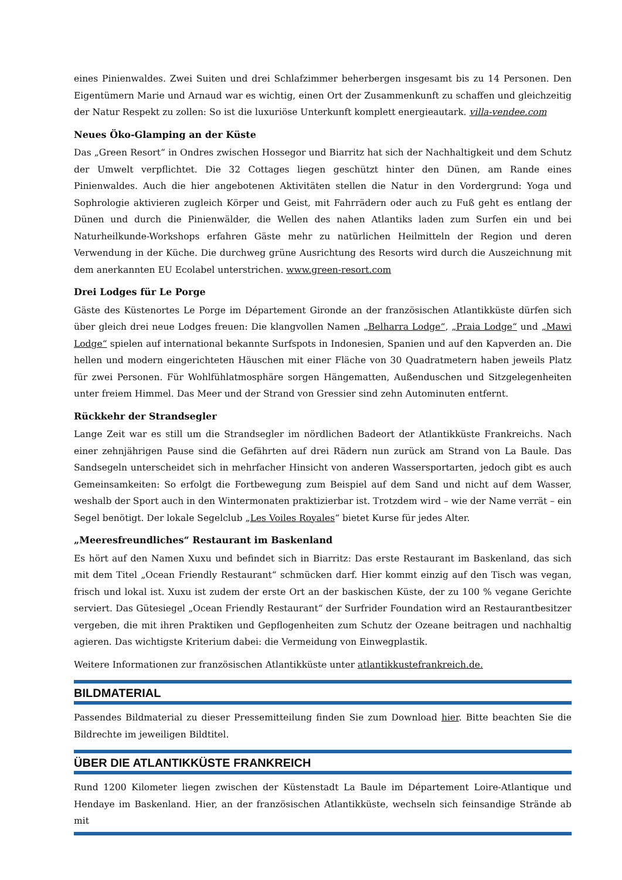eines Pinienwaldes. Zwei Suiten und drei Schlafzimmer beherbergen insgesamt bis zu 14 Personen. Den Eigentümern Marie und Arnaud war es wichtig, einen Ort der Zusammenkunft zu schaffen und gleichzeitig der Natur Respekt zu zollen: So ist die luxuriöse Unterkunft komplett energieautark. villa-vendee.com
Neues Öko-Glamping an der Küste
Das „Green Resort“ in Ondres zwischen Hossegor und Biarritz hat sich der Nachhaltigkeit und dem Schutz der Umwelt verpflichtet. Die 32 Cottages liegen geschützt hinter den Dünen, am Rande eines Pinienwaldes. Auch die hier angebotenen Aktivitäten stellen die Natur in den Vordergrund: Yoga und Sophrologie aktivieren zugleich Körper und Geist, mit Fahrrädern oder auch zu Fuß geht es entlang der Dünen und durch die Pinienwälder, die Wellen des nahen Atlantiks laden zum Surfen ein und bei Naturheilkunde-Workshops erfahren Gäste mehr zu natürlichen Heilmitteln der Region und deren Verwendung in der Küche. Die durchweg grüne Ausrichtung des Resorts wird durch die Auszeichnung mit dem anerkannten EU Ecolabel unterstrichen. www.green-resort.com
Drei Lodges für Le Porge
Gäste des Küstenortes Le Porge im Département Gironde an der französischen Atlantikküste dürfen sich über gleich drei neue Lodges freuen: Die klangvollen Namen „Belharra Lodge“, „Praia Lodge“ und „Mawi Lodge“ spielen auf international bekannte Surfspots in Indonesien, Spanien und auf den Kapverden an. Die hellen und modern eingerichteten Häuschen mit einer Fläche von 30 Quadratmetern haben jeweils Platz für zwei Personen. Für Wohlfühlatmosphäre sorgen Hängematten, Außenduschen und Sitzgelegenheiten unter freiem Himmel. Das Meer und der Strand von Gressier sind zehn Autominuten entfernt.
Rückkehr der Strandsegler
Lange Zeit war es still um die Strandsegler im nördlichen Badeort der Atlantikküste Frankreichs. Nach einer zehnjährigen Pause sind die Gefährten auf drei Rädern nun zurück am Strand von La Baule. Das Sandsegeln unterscheidet sich in mehrfacher Hinsicht von anderen Wassersportarten, jedoch gibt es auch Gemeinsamkeiten: So erfolgt die Fortbewegung zum Beispiel auf dem Sand und nicht auf dem Wasser, weshalb der Sport auch in den Wintermonaten praktizierbar ist. Trotzdem wird – wie der Name verrät – ein Segel benötigt. Der lokale Segelclub „Les Voiles Royales“ bietet Kurse für jedes Alter.
„Meeresfreundliches“ Restaurant im Baskenland
Es hört auf den Namen Xuxu und befindet sich in Biarritz: Das erste Restaurant im Baskenland, das sich mit dem Titel „Ocean Friendly Restaurant“ schmücken darf. Hier kommt einzig auf den Tisch was vegan, frisch und lokal ist. Xuxu ist zudem der erste Ort an der baskischen Küste, der zu 100 % vegane Gerichte serviert. Das Gütesiegel „Ocean Friendly Restaurant“ der Surfrider Foundation wird an Restaurantbesitzer vergeben, die mit ihren Praktiken und Gepflogenheiten zum Schutz der Ozeane beitragen und nachhaltig agieren. Das wichtigste Kriterium dabei: die Vermeidung von Einwegplastik.
Weitere Informationen zur französischen Atlantikküste unter atlantikkustefrankreich.de.
BILDMATERIAL
Passendes Bildmaterial zu dieser Pressemitteilung finden Sie zum Download hier. Bitte beachten Sie die Bildrechte im jeweiligen Bildtitel.
ÜBER DIE ATLANTIKKÜSTE FRANKREICH
Rund 1200 Kilometer liegen zwischen der Küstenstadt La Baule im Département Loire-Atlantique und Hendaye im Baskenland. Hier, an der französischen Atlantikküste, wechseln sich feinsandige Strände ab mit